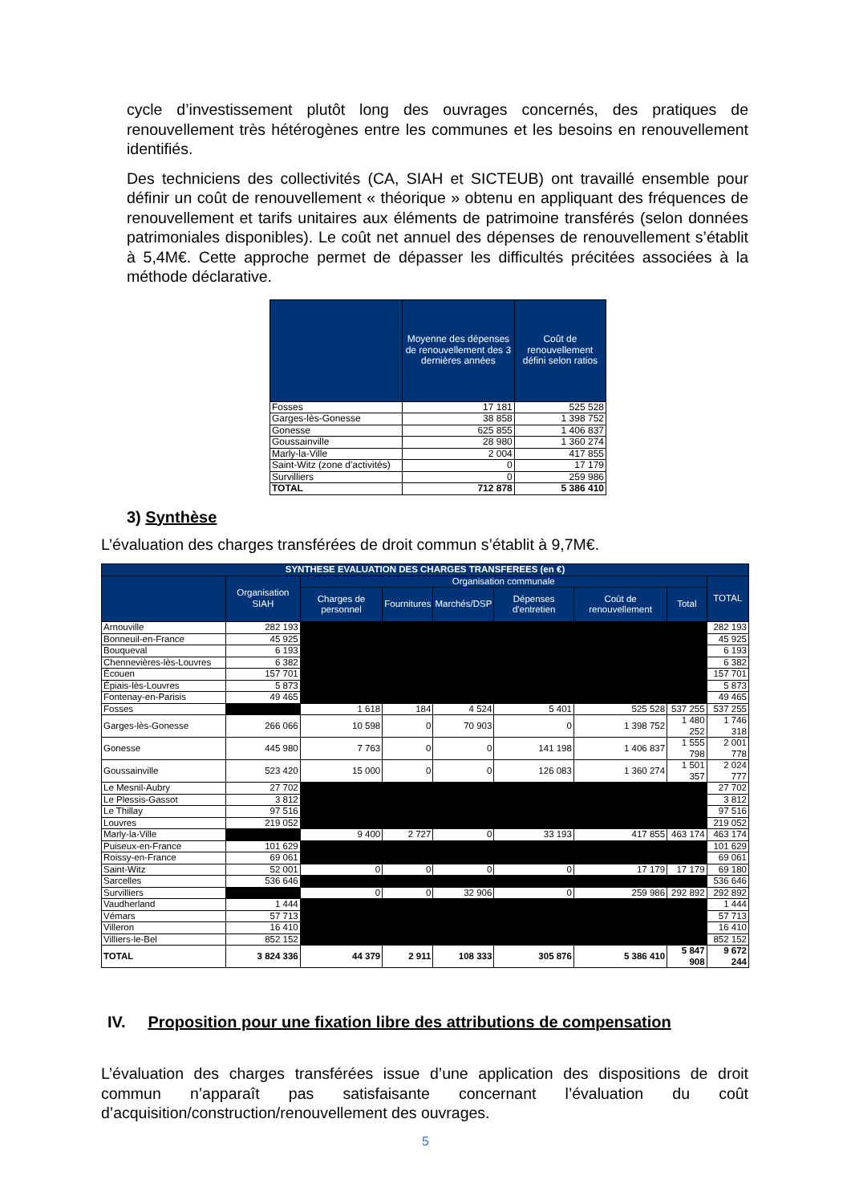cycle d’investissement plutôt long des ouvrages concernés, des pratiques de renouvellement très hétérogènes entre les communes et les besoins en renouvellement identifiés.
Des techniciens des collectivités (CA, SIAH et SICTEUB) ont travaillé ensemble pour définir un coût de renouvellement « théorique » obtenu en appliquant des fréquences de renouvellement et tarifs unitaires aux éléments de patrimoine transférés (selon données patrimoniales disponibles). Le coût net annuel des dépenses de renouvellement s’établit à 5,4M€. Cette approche permet de dépasser les difficultés précitées associées à la méthode déclarative.
| | Moyenne des dépenses de renouvellement des 3 dernières années | Coût de renouvellement défini selon ratios |
| --- | --- | --- |
| Fosses | 17 181 | 525 528 |
| Garges-lès-Gonesse | 38 858 | 1 398 752 |
| Gonesse | 625 855 | 1 406 837 |
| Goussainville | 28 980 | 1 360 274 |
| Marly-la-Ville | 2 004 | 417 855 |
| Saint-Witz (zone d'activités) | 0 | 17 179 |
| Survilliers | 0 | 259 986 |
| TOTAL | 712 878 | 5 386 410 |
3) Synthèse
L’évaluation des charges transférées de droit commun s’établit à 9,7M€.
| SYNTHESE EVALUATION DES CHARGES TRANSFEREES (en €) | | | | | | | | |
| --- | --- | --- | --- | --- | --- | --- | --- | --- |
| | Organisation SIAH | Organisation communale | | | | | | TOTAL |
| | | Charges de personnel | Fournitures | Marchés/DSP | Dépenses d'entretien | Coût de renouvellement | Total | |
| Arnouville | 282 193 | | | | | | | 282 193 |
| Bonneuil-en-France | 45 925 | | | | | | | 45 925 |
| Bouqueval | 6 193 | | | | | | | 6 193 |
| Chennevières-lès-Louvres | 6 382 | | | | | | | 6 382 |
| Écouen | 157 701 | | | | | | | 157 701 |
| Épiais-lès-Louvres | 5 873 | | | | | | | 5 873 |
| Fontenay-en-Parisis | 49 465 | | | | | | | 49 465 |
| Fosses | | 1 618 | 184 | 4 524 | 5 401 | 525 528 | 537 255 | 537 255 |
| Garges-lès-Gonesse | 266 066 | 10 598 | 0 | 70 903 | 0 | 1 398 752 | 1 480 252 | 1 746 318 |
| Gonesse | 445 980 | 7 763 | 0 | 0 | 141 198 | 1 406 837 | 1 555 798 | 2 001 778 |
| Goussainville | 523 420 | 15 000 | 0 | 0 | 126 083 | 1 360 274 | 1 501 357 | 2 024 777 |
| Le Mesnil-Aubry | 27 702 | | | | | | | 27 702 |
| Le Plessis-Gassot | 3 812 | | | | | | | 3 812 |
| Le Thillay | 97 516 | | | | | | | 97 516 |
| Louvres | 219 052 | | | | | | | 219 052 |
| Marly-la-Ville | | 9 400 | 2 727 | 0 | 33 193 | 417 855 | 463 174 | 463 174 |
| Puiseux-en-France | 101 629 | | | | | | | 101 629 |
| Roissy-en-France | 69 061 | | | | | | | 69 061 |
| Saint-Witz | 52 001 | 0 | 0 | 0 | 0 | 17 179 | 17 179 | 69 180 |
| Sarcelles | 536 646 | | | | | | | 536 646 |
| Survilliers | | 0 | 0 | 32 906 | 0 | 259 986 | 292 892 | 292 892 |
| Vaudherland | 1 444 | | | | | | | 1 444 |
| Vémars | 57 713 | | | | | | | 57 713 |
| Villeron | 16 410 | | | | | | | 16 410 |
| Villiers-le-Bel | 852 152 | | | | | | | 852 152 |
| TOTAL | 3 824 336 | 44 379 | 2 911 | 108 333 | 305 876 | 5 386 410 | 5 847 908 | 9 672 244 |
IV. Proposition pour une fixation libre des attributions de compensation
L’évaluation des charges transférées issue d’une application des dispositions de droit commun n’apparaît pas satisfaisante concernant l’évaluation du coût d’acquisition/construction/renouvellement des ouvrages.
5